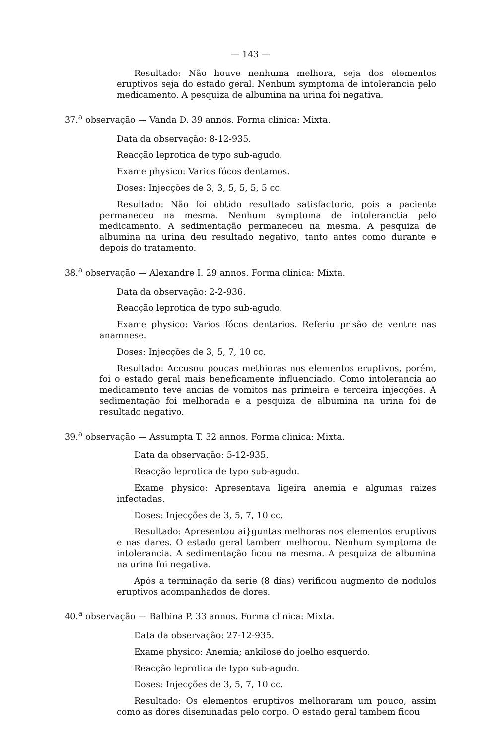— 143 —
Resultado: Não houve nenhuma melhora, seja dos elementos eruptivos seja do estado geral. Nenhum symptoma de intolerancia pelo medicamento. A pesquiza de albumina na urina foi negativa.
37.<sup>a</sup> observação — Vanda D. 39 annos. Forma clinica: Mixta.
Data da observação: 8-12-935.
Reacção leprotica de typo sub-agudo.
Exame physico: Varios fócos dentamos.
Doses: Injecções de 3, 3, 5, 5, 5, 5 cc.
Resultado: Não foi obtido resultado satisfactorio, pois a paciente permaneceu na mesma. Nenhum symptoma de intoleranctia pelo medicamento. A sedimentação permaneceu na mesma. A pesquiza de albumina na urina deu resultado negativo, tanto antes como durante e depois do tratamento.
38.<sup>a</sup> observação — Alexandre I. 29 annos. Forma clinica: Mixta.
Data da observação: 2-2-936.
Reacção leprotica de typo sub-agudo.
Exame physico: Varios fócos dentarios. Referiu prisão de ventre nas anamnese.
Doses: Injecções de 3, 5, 7, 10 cc.
Resultado: Accusou poucas methioras nos elementos eruptivos, porém, foi o estado geral mais beneficamente influenciado. Como intole­rancia ao medicamento teve ancias de vomitos nas primeira e terceira injecções. A sedimentação foi melhorada e a pesquiza de albumina na urina foi de resultado negativo.
39.<sup>a</sup> observação — Assumpta T. 32 annos. Forma clinica: Mixta.
Data da observação: 5-12-935.
Reacção leprotica de typo sub-agudo.
Exame physico: Apresentava ligeira anemia e algumas raizes infectadas.
Doses: Injecções de 3, 5, 7, 10 cc.
Resultado: Apresentou ai}guntas melhoras nos elementos eruptivos e nas dares. O estado geral tambem melhorou. Nenhum symptoma de intolerancia. A sedimentação ficou na mesma. A pesquiza de albumina na urina foi negativa.
Após a terminação da serie (8 dias) verificou augmento de nodulos eruptivos acompanhados de dores.
40.<sup>a</sup> observação — Balbina P. 33 annos. Forma clinica: Mixta.
Data da observação: 27-12-935.
Exame physico: Anemia; ankilose do joelho esquerdo.
Reacção leprotica de typo sub-agudo.
Doses: Injecções de 3, 5, 7, 10 cc.
Resultado: Os elementos eruptivos melhoraram um pouco, assim como as dores diseminadas pelo corpo. O estado geral tambem ficou